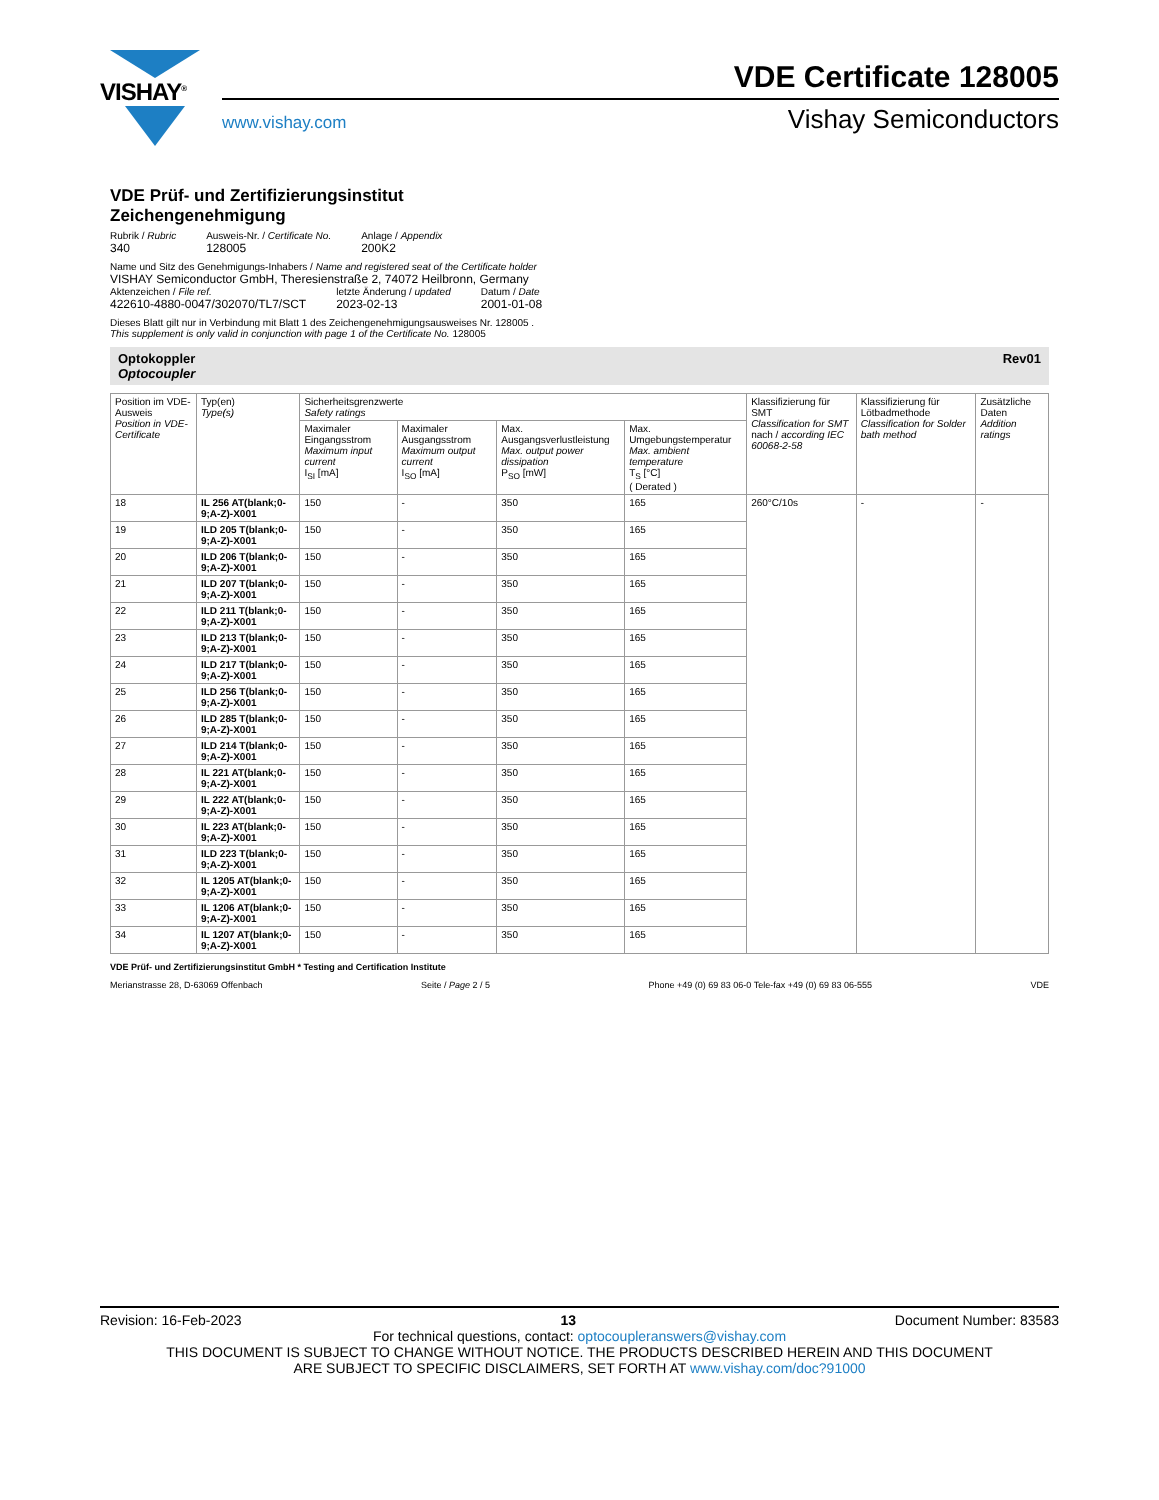VISHAY<sup>®</sup>
VDE Certificate 128005
www.vishay.com Vishay Semiconductors
VDE Prüf- und Zertifizierungsinstitut
Zeichengenehmigung
Rubrik / Rubric
340
Ausweis-Nr. / Certificate No.
128005
Anlage / Appendix
200K2
Name und Sitz des Genehmigungs-Inhabers / Name and registered seat of the Certificate holder
VISHAY Semiconductor GmbH, Theresienstraße 2, 74072 Heilbronn, Germany
Aktenzeichen / File ref.
422610-4880-0047/302070/TL7/SCT
letzte Änderung / updated
2023-02-13
Datum / Date
2001-01-08
Dieses Blatt gilt nur in Verbindung mit Blatt 1 des Zeichengenehmigungsausweises Nr. 128005 .
This supplement is only valid in conjunction with page 1 of the Certificate No. 128005
Optokoppler
Optocoupler Rev01
| Position im VDE-Ausweis Position in VDE-Certificate | Typ(en) Type(s) | Sicherheitsgrenzwerte Safety ratings | | | | Klassifizierung für SMT Classification for SMT nach / according IEC 60068-2-58 | Klassifizierung für Lötbadmethode Classification for Solder bath method | Zusätzliche Daten Addition ratings |
| --- | --- | --- | --- | --- | --- | --- | --- | --- |
| | | Maximaler Eingangsstrom Maximum input current I<sub>SI</sub> [mA] | Maximaler Ausgangsstrom Maximum output current I<sub>SO</sub> [mA] | Max. Ausgangsverlustleistung Max. output power dissipation P<sub>SO</sub> [mW] | Max. Umgebungstemperatur Max. ambient temperature T<sub>S</sub> [°C] ( Derated ) | | | |
| 18 | IL 256 AT(blank;0-9;A-Z)-X001 | 150 | - | 350 | 165 | 260°C/10s | - | - |
| 19 | ILD 205 T(blank;0-9;A-Z)-X001 | 150 | - | 350 | 165 | | | |
| 20 | ILD 206 T(blank;0-9;A-Z)-X001 | 150 | - | 350 | 165 | | | |
| 21 | ILD 207 T(blank;0-9;A-Z)-X001 | 150 | - | 350 | 165 | | | |
| 22 | ILD 211 T(blank;0-9;A-Z)-X001 | 150 | - | 350 | 165 | | | |
| 23 | ILD 213 T(blank;0-9;A-Z)-X001 | 150 | - | 350 | 165 | | | |
| 24 | ILD 217 T(blank;0-9;A-Z)-X001 | 150 | - | 350 | 165 | | | |
| 25 | ILD 256 T(blank;0-9;A-Z)-X001 | 150 | - | 350 | 165 | | | |
| 26 | ILD 285 T(blank;0-9;A-Z)-X001 | 150 | - | 350 | 165 | | | |
| 27 | ILD 214 T(blank;0-9;A-Z)-X001 | 150 | - | 350 | 165 | | | |
| 28 | IL 221 AT(blank;0-9;A-Z)-X001 | 150 | - | 350 | 165 | | | |
| 29 | IL 222 AT(blank;0-9;A-Z)-X001 | 150 | - | 350 | 165 | | | |
| 30 | IL 223 AT(blank;0-9;A-Z)-X001 | 150 | - | 350 | 165 | | | |
| 31 | ILD 223 T(blank;0-9;A-Z)-X001 | 150 | - | 350 | 165 | | | |
| 32 | IL 1205 AT(blank;0-9;A-Z)-X001 | 150 | - | 350 | 165 | | | |
| 33 | IL 1206 AT(blank;0-9;A-Z)-X001 | 150 | - | 350 | 165 | | | |
| 34 | IL 1207 AT(blank;0-9;A-Z)-X001 | 150 | - | 350 | 165 | | | |
VDE Prüf- und Zertifizierungsinstitut GmbH * Testing and Certification Institute
Merianstrasse 28, D-63069 Offenbach Seite / Page 2 / 5 Phone +49 (0) 69 83 06-0 Tele-fax +49 (0) 69 83 06-555 VDE
Revision: 16-Feb-2023 13 Document Number: 83583
For technical questions, contact: optocoupleranswers@vishay.com
THIS DOCUMENT IS SUBJECT TO CHANGE WITHOUT NOTICE. THE PRODUCTS DESCRIBED HEREIN AND THIS DOCUMENT
ARE SUBJECT TO SPECIFIC DISCLAIMERS, SET FORTH AT www.vishay.com/doc?91000